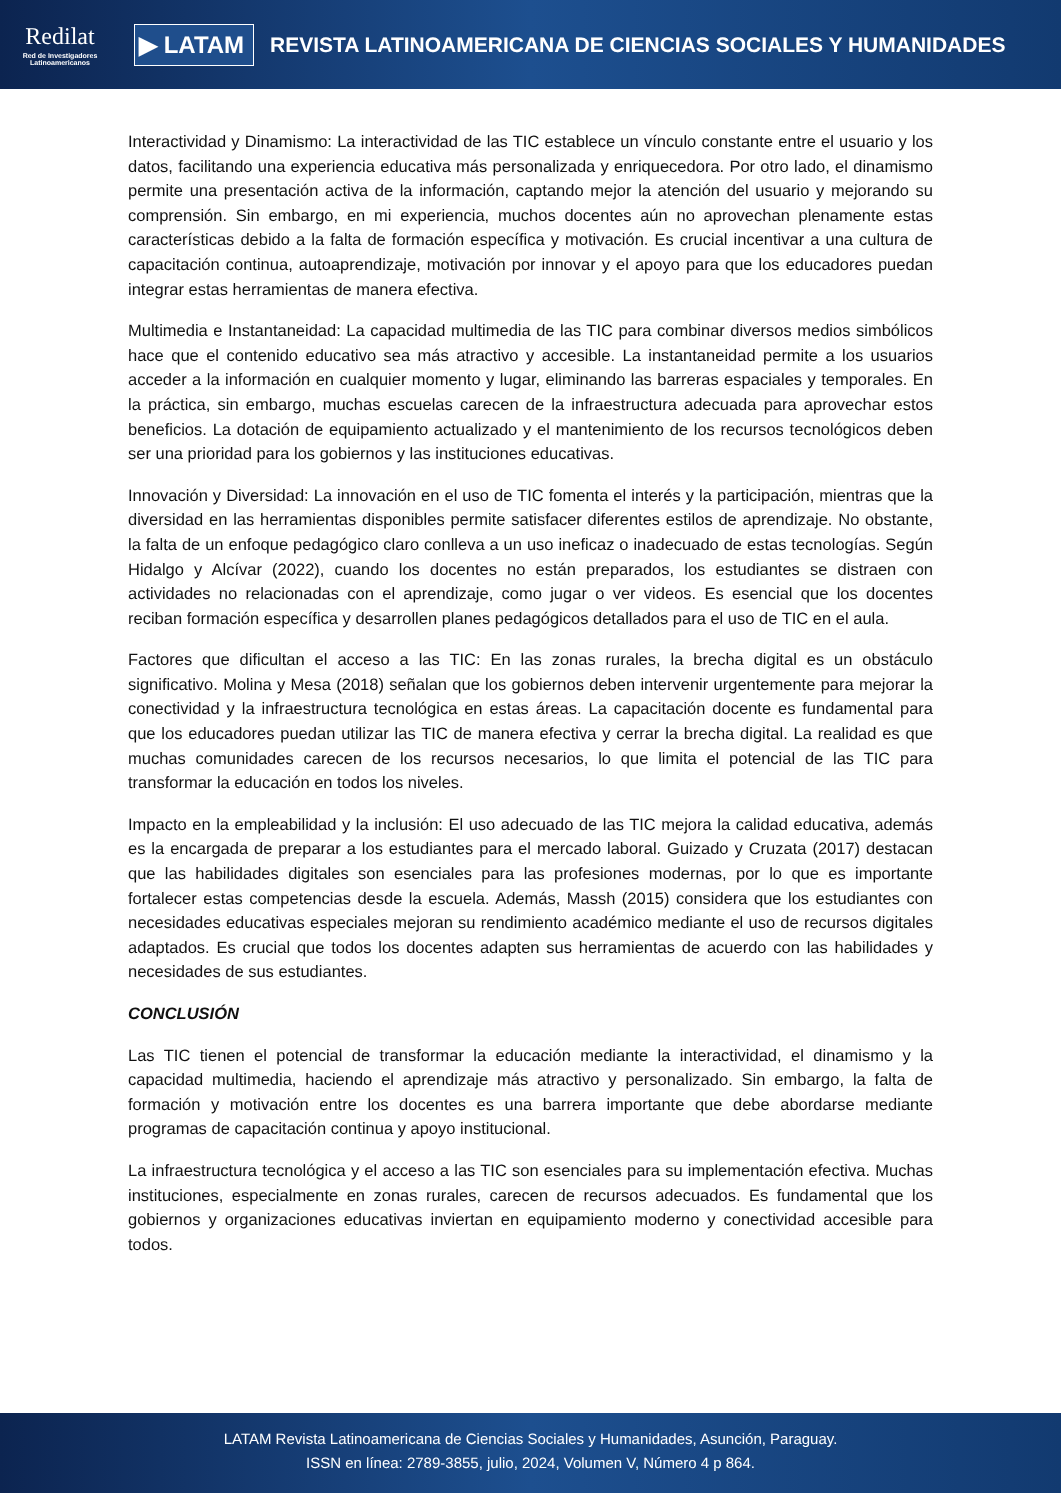Redilat
Red de Investigadores Latinoamericanos
▶ LATAM
REVISTA LATINOAMERICANA DE CIENCIAS SOCIALES Y HUMANIDADES
Interactividad y Dinamismo: La interactividad de las TIC establece un vínculo constante entre el usuario y los datos, facilitando una experiencia educativa más personalizada y enriquecedora. Por otro lado, el dinamismo permite una presentación activa de la información, captando mejor la atención del usuario y mejorando su comprensión. Sin embargo, en mi experiencia, muchos docentes aún no aprovechan plenamente estas características debido a la falta de formación específica y motivación. Es crucial incentivar a una cultura de capacitación continua, autoaprendizaje, motivación por innovar y el apoyo para que los educadores puedan integrar estas herramientas de manera efectiva.
Multimedia e Instantaneidad: La capacidad multimedia de las TIC para combinar diversos medios simbólicos hace que el contenido educativo sea más atractivo y accesible. La instantaneidad permite a los usuarios acceder a la información en cualquier momento y lugar, eliminando las barreras espaciales y temporales. En la práctica, sin embargo, muchas escuelas carecen de la infraestructura adecuada para aprovechar estos beneficios. La dotación de equipamiento actualizado y el mantenimiento de los recursos tecnológicos deben ser una prioridad para los gobiernos y las instituciones educativas.
Innovación y Diversidad: La innovación en el uso de TIC fomenta el interés y la participación, mientras que la diversidad en las herramientas disponibles permite satisfacer diferentes estilos de aprendizaje. No obstante, la falta de un enfoque pedagógico claro conlleva a un uso ineficaz o inadecuado de estas tecnologías. Según Hidalgo y Alcívar (2022), cuando los docentes no están preparados, los estudiantes se distraen con actividades no relacionadas con el aprendizaje, como jugar o ver videos. Es esencial que los docentes reciban formación específica y desarrollen planes pedagógicos detallados para el uso de TIC en el aula.
Factores que dificultan el acceso a las TIC: En las zonas rurales, la brecha digital es un obstáculo significativo. Molina y Mesa (2018) señalan que los gobiernos deben intervenir urgentemente para mejorar la conectividad y la infraestructura tecnológica en estas áreas. La capacitación docente es fundamental para que los educadores puedan utilizar las TIC de manera efectiva y cerrar la brecha digital. La realidad es que muchas comunidades carecen de los recursos necesarios, lo que limita el potencial de las TIC para transformar la educación en todos los niveles.
Impacto en la empleabilidad y la inclusión: El uso adecuado de las TIC mejora la calidad educativa, además es la encargada de preparar a los estudiantes para el mercado laboral. Guizado y Cruzata (2017) destacan que las habilidades digitales son esenciales para las profesiones modernas, por lo que es importante fortalecer estas competencias desde la escuela. Además, Massh (2015) considera que los estudiantes con necesidades educativas especiales mejoran su rendimiento académico mediante el uso de recursos digitales adaptados. Es crucial que todos los docentes adapten sus herramientas de acuerdo con las habilidades y necesidades de sus estudiantes.
CONCLUSIÓN
Las TIC tienen el potencial de transformar la educación mediante la interactividad, el dinamismo y la capacidad multimedia, haciendo el aprendizaje más atractivo y personalizado. Sin embargo, la falta de formación y motivación entre los docentes es una barrera importante que debe abordarse mediante programas de capacitación continua y apoyo institucional.
La infraestructura tecnológica y el acceso a las TIC son esenciales para su implementación efectiva. Muchas instituciones, especialmente en zonas rurales, carecen de recursos adecuados. Es fundamental que los gobiernos y organizaciones educativas inviertan en equipamiento moderno y conectividad accesible para todos.
LATAM Revista Latinoamericana de Ciencias Sociales y Humanidades, Asunción, Paraguay.
ISSN en línea: 2789-3855, julio, 2024, Volumen V, Número 4 p 864.